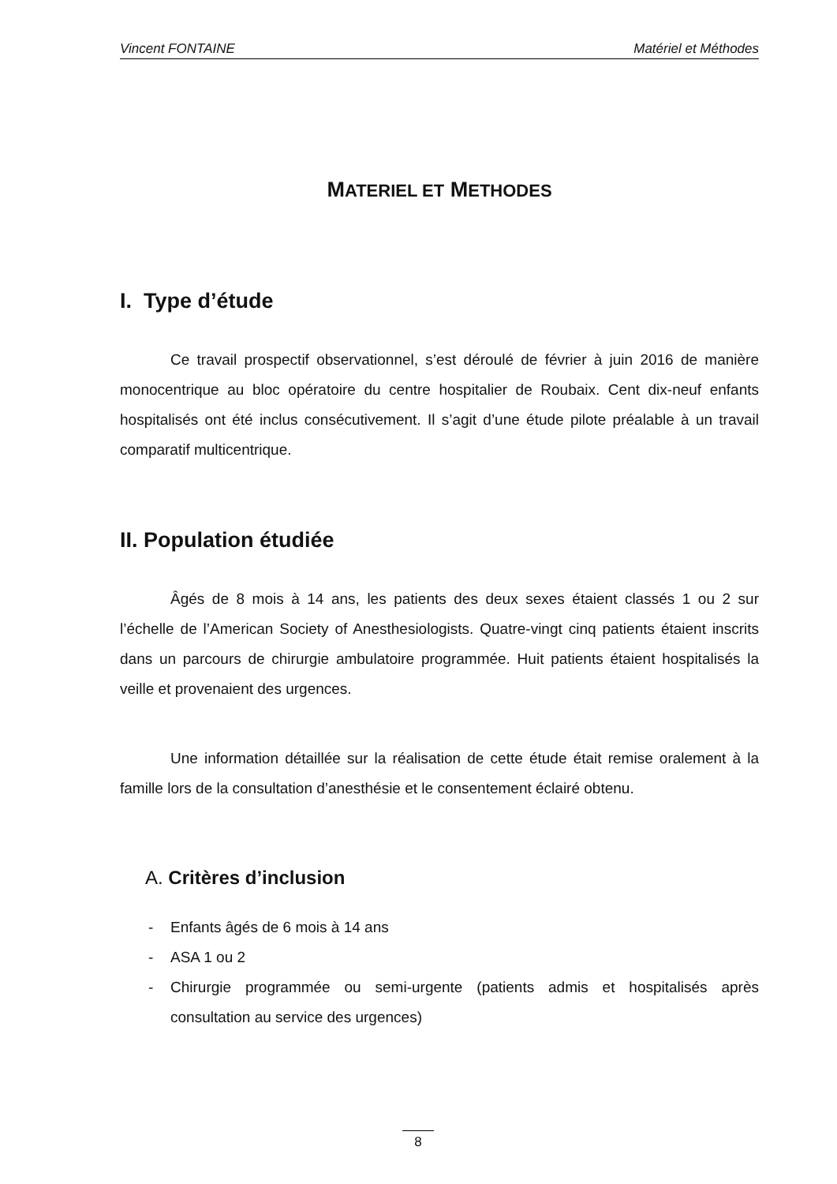Vincent FONTAINE Matériel et Méthodes
MATERIEL ET METHODES
I. Type d’étude
Ce travail prospectif observationnel, s’est déroulé de février à juin 2016 de manière monocentrique au bloc opératoire du centre hospitalier de Roubaix. Cent dix-neuf enfants hospitalisés ont été inclus consécutivement. Il s’agit d’une étude pilote préalable à un travail comparatif multicentrique.
II. Population étudiée
Âgés de 8 mois à 14 ans, les patients des deux sexes étaient classés 1 ou 2 sur l’échelle de l’American Society of Anesthesiologists. Quatre-vingt cinq patients étaient inscrits dans un parcours de chirurgie ambulatoire programmée. Huit patients étaient hospitalisés la veille et provenaient des urgences.
Une information détaillée sur la réalisation de cette étude était remise oralement à la famille lors de la consultation d’anesthésie et le consentement éclairé obtenu.
A. Critères d’inclusion
- Enfants âgés de 6 mois à 14 ans
- ASA 1 ou 2
- Chirurgie programmée ou semi-urgente (patients admis et hospitalisés après consultation au service des urgences)
8